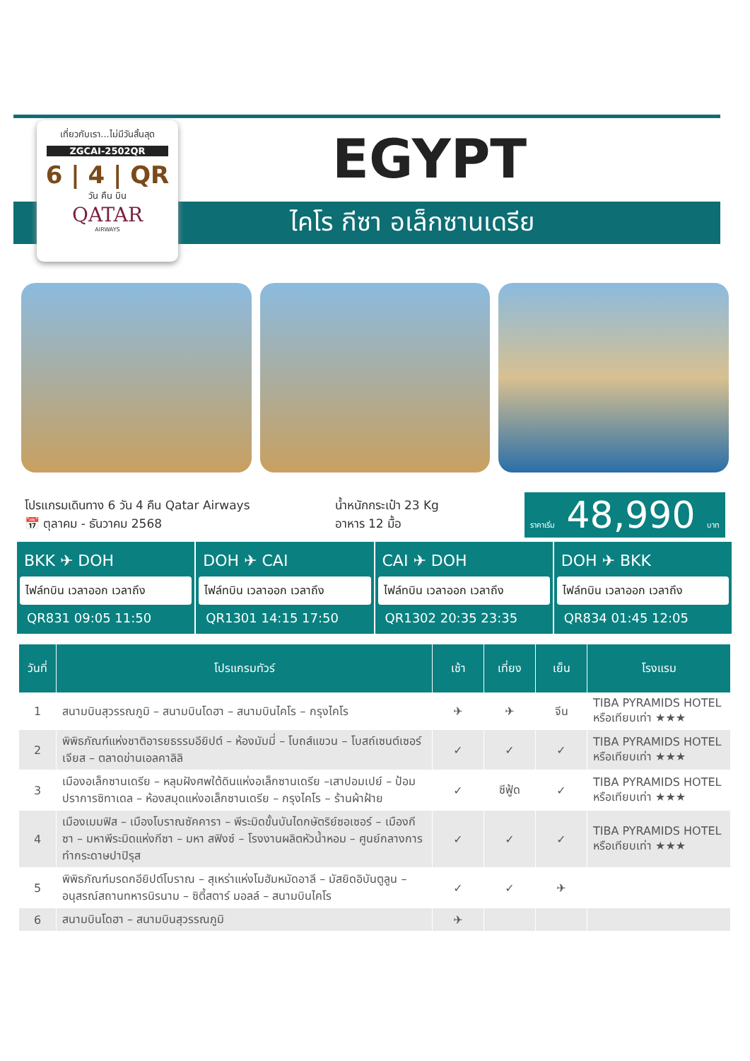เที่ยวกับเรา...ไม่มีวันสิ้นสุด
ZGCAI-2502QR
6 | 4 | QR
วัน คืน บิน
QATAR
AIRWAYS
EGYPT
ไคโร กีซา อเล็กซานเดรีย
โปรแกรมเดินทาง 6 วัน 4 คืน Qatar Airways
📅 ตุลาคม - ธันวาคม 2568
น้ำหนักกระเป๋า 23 Kg
อาหาร 12 มื้อ
ราคาเริ่ม 48,990 บาท
BKK ✈ DOH
ไฟล์ทบิน เวลาออก เวลาถึง
QR831 09:05 11:50
DOH ✈ CAI
ไฟล์ทบิน เวลาออก เวลาถึง
QR1301 14:15 17:50
CAI ✈ DOH
ไฟล์ทบิน เวลาออก เวลาถึง
QR1302 20:35 23:35
DOH ✈ BKK
ไฟล์ทบิน เวลาออก เวลาถึง
QR834 01:45 12:05
| วันที่ | โปรแกรมทัวร์ | เช้า | เที่ยง | เย็น | โรงแรม |
| --- | --- | --- | --- | --- | --- |
| 1 | สนามบินสุวรรณภูมิ – สนามบินโดฮา – สนามบินไคโร – กรุงไคโร | ✈ | ✈ | จีน | TIBA PYRAMIDS HOTEL หรือเทียบเท่า ★★★ |
| 2 | พิพิธภัณฑ์แห่งชาติอารยธรรมอียิปต์ – ห้องมัมมี่ – โบถส์แขวน – โบสถ์เซนต์เซอร์เจียส – ตลาดข่านเอลคาลิลิ | ✓ | ✓ | ✓ | TIBA PYRAMIDS HOTEL หรือเทียบเท่า ★★★ |
| 3 | เมืองอเล็กซานเดรีย – หลุมฝังศพใต้ดินแห่งอเล็กซานเดรีย –เสาปอมเปย์ – ป้อมปราการซิทาเดล – ห้องสมุดแห่งอเล็กซานเดรีย – กรุงไคโร – ร้านผ้าฝ้าย | ✓ | ซีฟู้ด | ✓ | TIBA PYRAMIDS HOTEL หรือเทียบเท่า ★★★ |
| 4 | เมืองเมมฟิส – เมืองโบราณซัคคารา – พีระมิดขั้นบันไดกษัตริย์ซอเซอร์ – เมืองกีซา – มหาพีระมิดแห่งกีซา – มหา สฟิงซ์ – โรงงานผลิตหัวน้ำหอม – ศูนย์กลางการทำกระดาษปาปิรุส | ✓ | ✓ | ✓ | TIBA PYRAMIDS HOTEL หรือเทียบเท่า ★★★ |
| 5 | พิพิธภัณฑ์มรดกอียิปต์โบราณ – สุเหร่าแห่งโมฮัมหมัดอาลี – มัสยิดอิบันตูลูน – อนุสรณ์สถานทหารนิรนาม – ซิตี้สตาร์ มอลล์ – สนามบินไคโร | ✓ | ✓ | ✈ | |
| 6 | สนามบินโดฮา – สนามบินสุวรรณภูมิ | ✈ | | | |